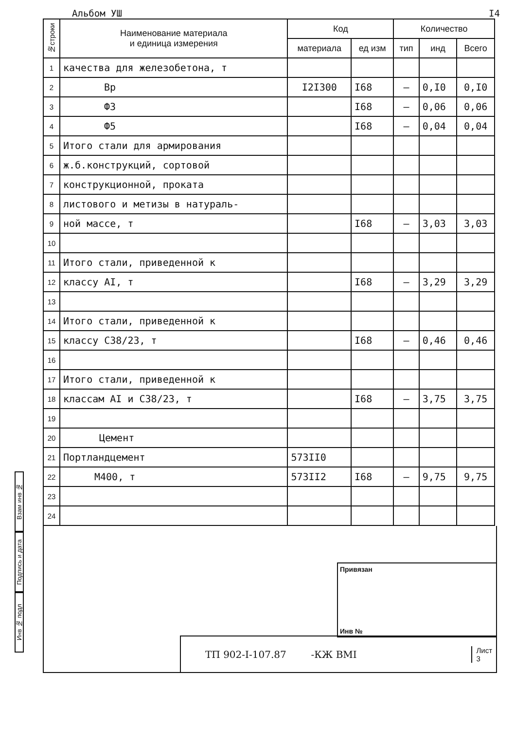Альбом УШ I4
Взам инв №
Подпись и дата
Инв № подл
| №строки | Наименование материала и единица измерения | Код | | Количество | | |
| --- | --- | --- | --- | --- | --- | --- |
| | | материала | ед изм | тип | инд | Всего |
| 1 | качества для железобетона, т | | | | | |
| 2 | Вр | I2I300 | I68 | – | 0,I0 | 0,I0 |
| 3 | Ф3 | | I68 | – | 0,06 | 0,06 |
| 4 | Ф5 | | I68 | – | 0,04 | 0,04 |
| 5 | Итого стали для армирования | | | | | |
| 6 | ж.б.конструкций, сортовой | | | | | |
| 7 | конструкционной, проката | | | | | |
| 8 | листового и метизы в натураль- | | | | | |
| 9 | ной массе, т | | I68 | – | 3,03 | 3,03 |
| 10 | | | | | | |
| 11 | Итого стали, приведенной к | | | | | |
| 12 | классу АI, т | | I68 | – | 3,29 | 3,29 |
| 13 | | | | | | |
| 14 | Итого стали, приведенной к | | | | | |
| 15 | классу С38/23, т | | I68 | – | 0,46 | 0,46 |
| 16 | | | | | | |
| 17 | Итого стали, приведенной к | | | | | |
| 18 | классам АI и С38/23, т | | I68 | – | 3,75 | 3,75 |
| 19 | | | | | | |
| 20 | Цемент | | | | | |
| 21 | Портландцемент | 573II0 | | | | |
| 22 | М400, т | 573II2 | I68 | – | 9,75 | 9,75 |
| 23 | | | | | | |
| 24 | | | | | | |
Привязан
Инв №
ТП 902-I-107.87 -КЖ ВМI Лист
3